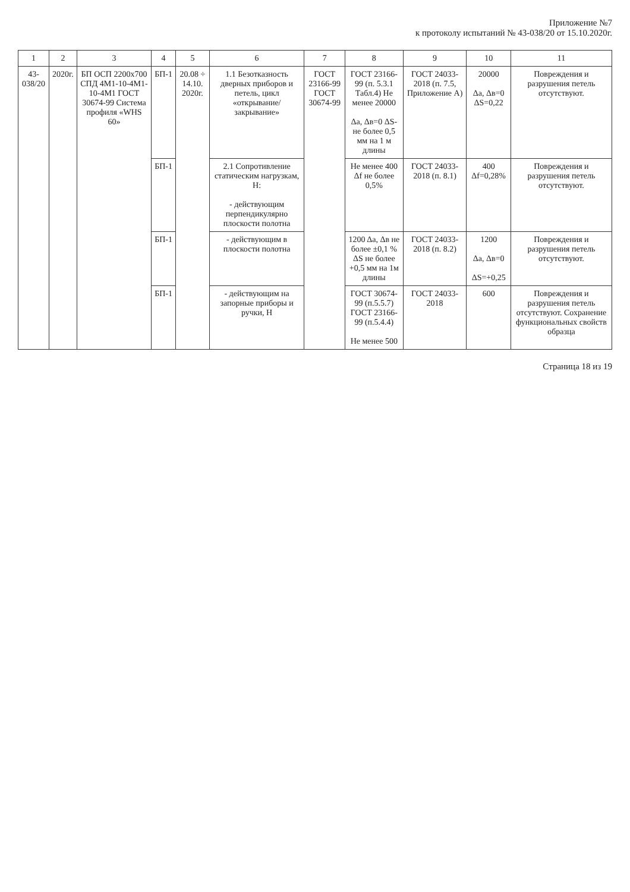Приложение №7
к протоколу испытаний № 43-038/20 от 15.10.2020г.
| 1 | 2 | 3 | 4 | 5 | 6 | 7 | 8 | 9 | 10 | 11 |
| --- | --- | --- | --- | --- | --- | --- | --- | --- | --- | --- |
| 43-038/20 | 2020г. | БП ОСП 2200х700 СПД 4М1-10-4М1-10-4М1 ГОСТ 30674-99 Система профиля «WHS 60» | БП-1 | 20.08 ÷ 14.10. 2020г. | 1.1 Безотказность дверных приборов и петель, цикл «открывание/ закрывание» | ГОСТ 23166-99 ГОСТ 30674-99 | ГОСТ 23166-99 (п. 5.3.1 Табл.4) Не менее 20000 Δа, Δв=0 ΔS-не более 0,5 мм на 1 м длины | ГОСТ 24033-2018 (п. 7.5, Приложение А) | 20000 Δа, Δв=0 ΔS=0,22 | Повреждения и разрушения петель отсутствуют. |
| | | | БП-1 | | 2.1 Сопротивление статическим нагрузкам, Н: - действующим перпендикулярно плоскости полотна | | Не менее 400 Δf не более 0,5% | ГОСТ 24033-2018 (п. 8.1) | 400 Δf=0,28% | Повреждения и разрушения петель отсутствуют. |
| | | | БП-1 | | - действующим в плоскости полотна | | 1200 Δа, Δв не более ±0,1 % ΔS не более +0,5 мм на 1м длины | ГОСТ 24033-2018 (п. 8.2) | 1200 Δа, Δв=0 ΔS=+0,25 | Повреждения и разрушения петель отсутствуют. |
| | | | БП-1 | | - действующим на запорные приборы и ручки, Н | | ГОСТ 30674-99 (п.5.5.7) ГОСТ 23166-99 (п.5.4.4) Не менее 500 | ГОСТ 24033-2018 | 600 | Повреждения и разрушения петель отсутствуют. Сохранение функциональных свойств образца |
Страница 18 из 19